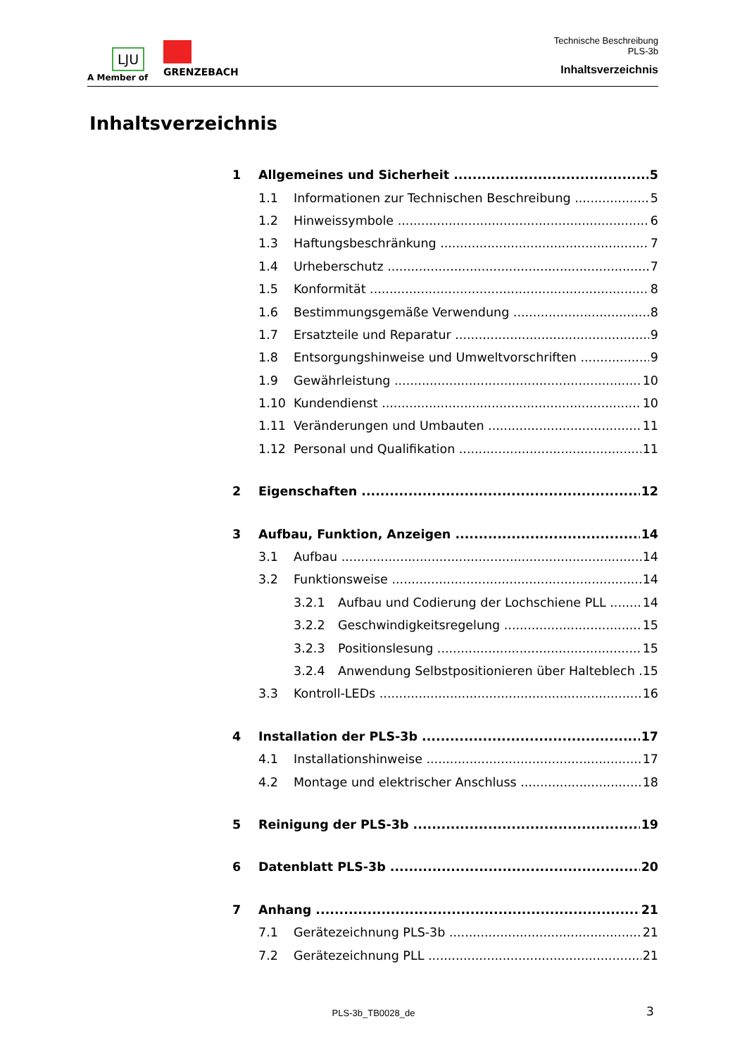LJU
A Member of
GRENZEBACH
Technische Beschreibung
PLS-3b
Inhaltsverzeichnis
Inhaltsverzeichnis
1 Allgemeines und Sicherheit 5
1.1 Informationen zur Technischen Beschreibung 5
1.2 Hinweissymbole 6
1.3 Haftungsbeschränkung 7
1.4 Urheberschutz 7
1.5 Konformität 8
1.6 Bestimmungsgemäße Verwendung 8
1.7 Ersatzteile und Reparatur 9
1.8 Entsorgungshinweise und Umweltvorschriften 9
1.9 Gewährleistung 10
1.10 Kundendienst 10
1.11 Veränderungen und Umbauten 11
1.12 Personal und Qualifikation 11
2 Eigenschaften 12
3 Aufbau, Funktion, Anzeigen 14
3.1 Aufbau 14
3.2 Funktionsweise 14
3.2.1 Aufbau und Codierung der Lochschiene PLL 14
3.2.2 Geschwindigkeitsregelung 15
3.2.3 Positionslesung 15
3.2.4 Anwendung Selbstpositionieren über Halteblech 15
3.3 Kontroll-LEDs 16
4 Installation der PLS-3b 17
4.1 Installationshinweise 17
4.2 Montage und elektrischer Anschluss 18
5 Reinigung der PLS-3b 19
6 Datenblatt PLS-3b 20
7 Anhang 21
7.1 Gerätezeichnung PLS-3b 21
7.2 Gerätezeichnung PLL 21
PLS-3b_TB0028_de 3